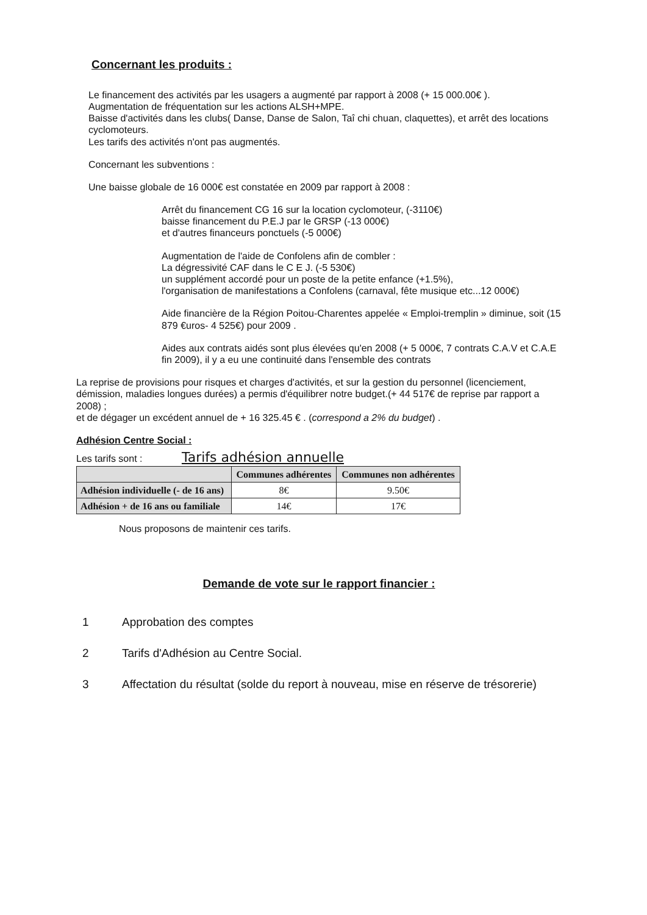Concernant les produits :
Le financement des activités par les usagers a augmenté par rapport à 2008 (+ 15 000.00€ ).
Augmentation de fréquentation sur les actions ALSH+MPE.
Baisse d'activités dans les clubs( Danse, Danse de Salon, Taî chi chuan, claquettes), et arrêt des locations cyclomoteurs.
Les tarifs des activités n'ont pas augmentés.
Concernant les subventions :
Une baisse globale de 16 000€ est constatée en 2009 par rapport à 2008 :
Arrêt du financement CG 16 sur la location cyclomoteur, (-3110€)
baisse financement du P.E.J par le GRSP (-13 000€)
et d'autres financeurs ponctuels (-5 000€)
Augmentation de l'aide de Confolens afin de combler :
La dégressivité CAF dans le C E J. (-5 530€)
un supplément accordé pour un poste de la petite enfance (+1.5%),
l'organisation de manifestations a Confolens (carnaval, fête musique etc...12 000€)
Aide financière de la Région Poitou-Charentes appelée « Emploi-tremplin » diminue, soit (15 879 €uros- 4 525€) pour 2009 .
Aides aux contrats aidés sont plus élevées qu'en 2008 (+ 5 000€, 7 contrats C.A.V et C.A.E fin 2009), il y a eu une continuité dans l'ensemble des contrats
La reprise de provisions pour risques et charges d'activités, et sur la gestion du personnel (licenciement, démission, maladies longues durées) a permis d'équilibrer notre budget.(+ 44 517€ de reprise par rapport a 2008) ;
et de dégager un excédent annuel de + 16 325.45 € . (correspond a 2% du budget) .
Adhésion Centre Social :
Les tarifs sont : Tarifs adhésion annuelle
| | Communes adhérentes | Communes non adhérentes |
| --- | --- | --- |
| Adhésion individuelle (- de 16 ans) | 8€ | 9.50€ |
| Adhésion + de 16 ans ou familiale | 14€ | 17€ |
Nous proposons de maintenir ces tarifs.
Demande de vote sur le rapport financier :
1 Approbation des comptes
2 Tarifs d'Adhésion au Centre Social.
3 Affectation du résultat (solde du report à nouveau, mise en réserve de trésorerie)